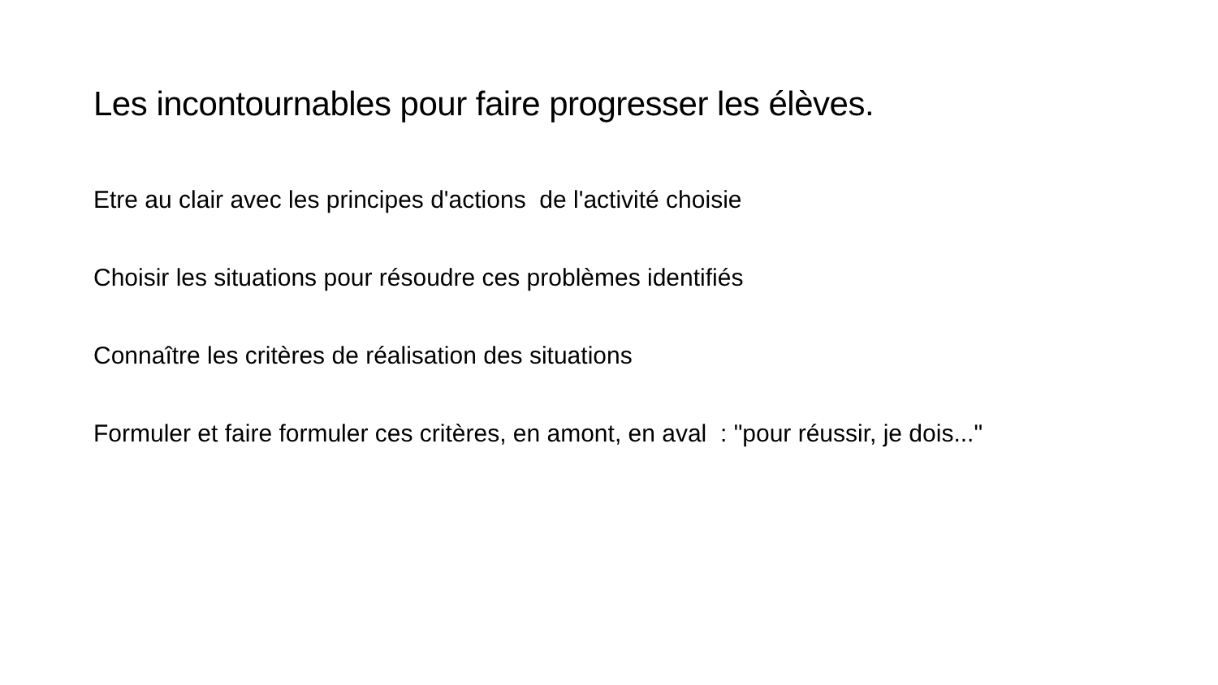Les incontournables pour faire progresser les élèves.
Etre au clair avec les principes d'actions de l'activité choisie
Choisir les situations pour résoudre ces problèmes identifiés
Connaître les critères de réalisation des situations
Formuler et faire formuler ces critères, en amont, en aval : "pour réussir, je dois..."